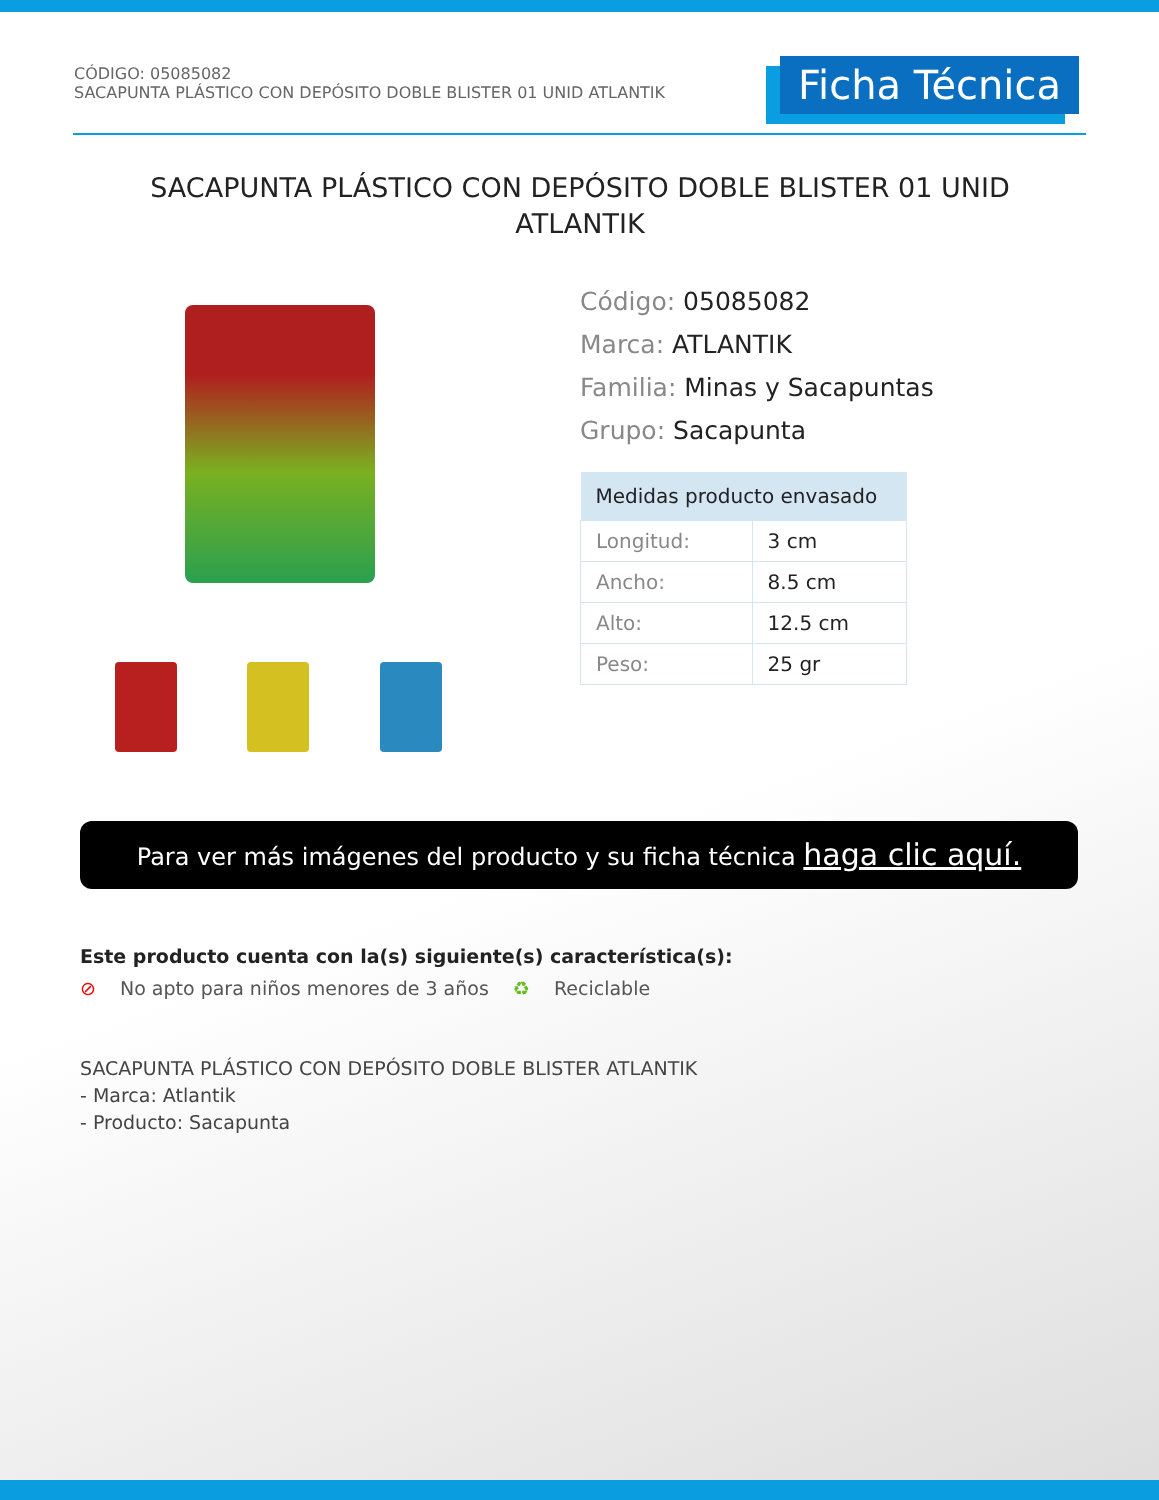CÓDIGO: 05085082
SACAPUNTA PLÁSTICO CON DEPÓSITO DOBLE BLISTER 01 UNID ATLANTIK
Ficha Técnica
SACAPUNTA PLÁSTICO CON DEPÓSITO DOBLE BLISTER 01 UNID ATLANTIK
Código: 05085082
Marca: ATLANTIK
Familia: Minas y Sacapuntas
Grupo: Sacapunta
| Medidas producto envasado | |
| --- | --- |
| Longitud: | 3 cm |
| Ancho: | 8.5 cm |
| Alto: | 12.5 cm |
| Peso: | 25 gr |
Para ver más imágenes del producto y su ficha técnica haga clic aquí.
Este producto cuenta con la(s) siguiente(s) característica(s):
⊘ No apto para niños menores de 3 años ♻ Reciclable
SACAPUNTA PLÁSTICO CON DEPÓSITO DOBLE BLISTER ATLANTIK
- Marca: Atlantik
- Producto: Sacapunta